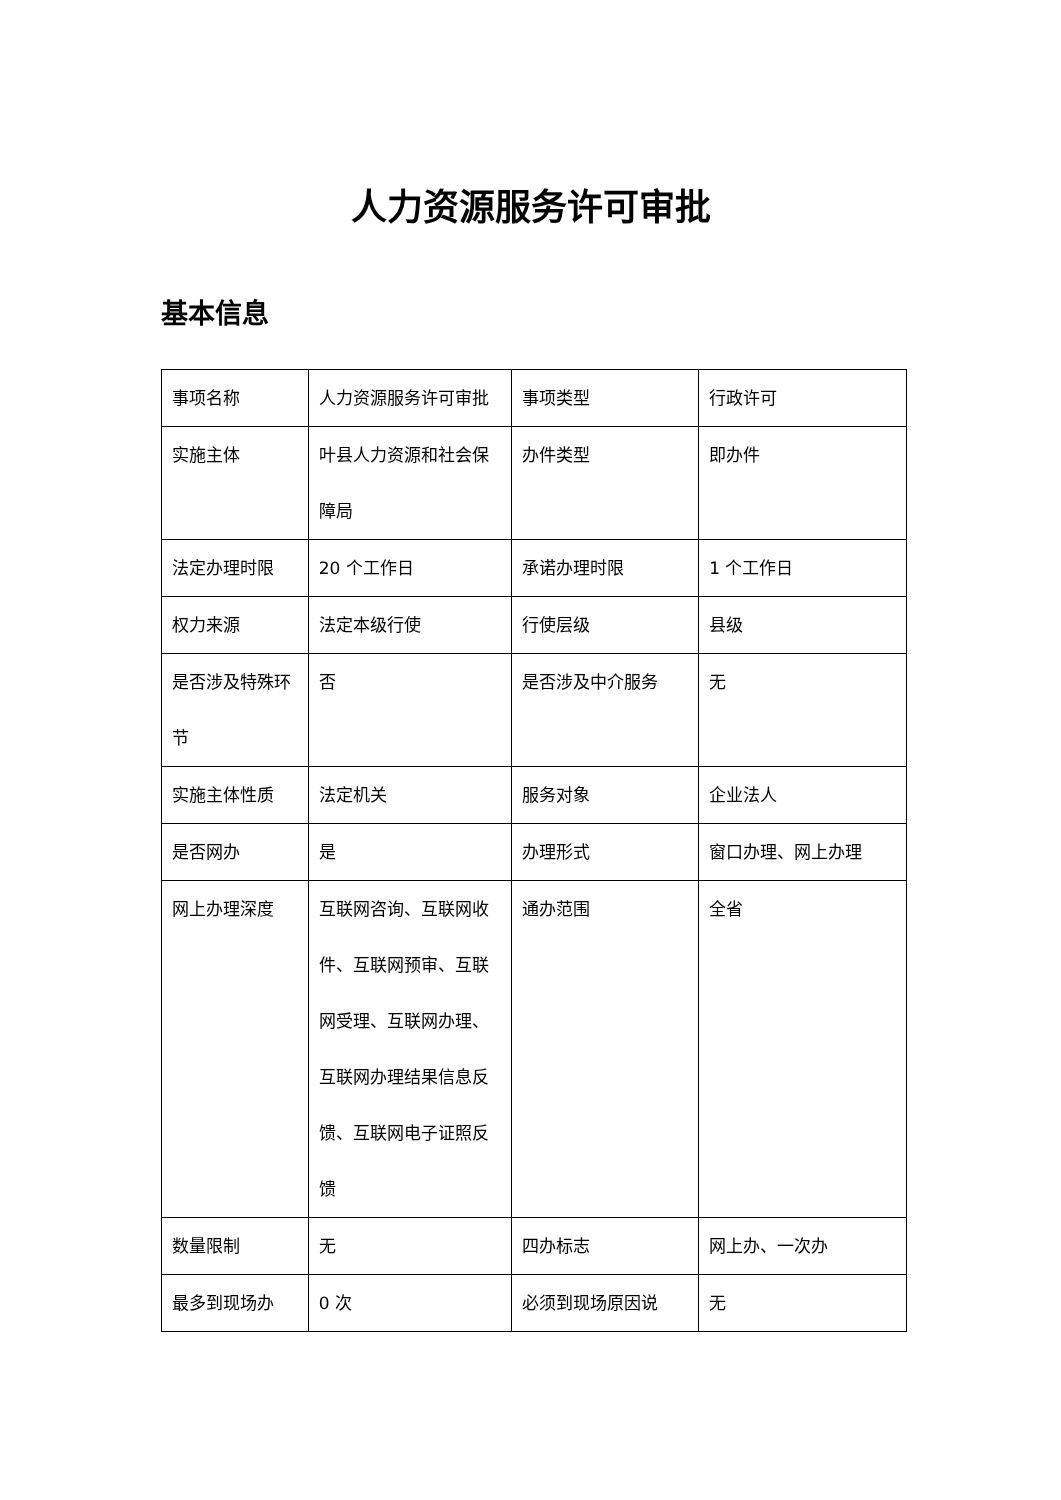人力资源服务许可审批
基本信息
| 事项名称 | 人力资源服务许可审批 | 事项类型 | 行政许可 |
| 实施主体 | 叶县人力资源和社会保障局 | 办件类型 | 即办件 |
| 法定办理时限 | 20 个工作日 | 承诺办理时限 | 1 个工作日 |
| 权力来源 | 法定本级行使 | 行使层级 | 县级 |
| 是否涉及特殊环节 | 否 | 是否涉及中介服务 | 无 |
| 实施主体性质 | 法定机关 | 服务对象 | 企业法人 |
| 是否网办 | 是 | 办理形式 | 窗口办理、网上办理 |
| 网上办理深度 | 互联网咨询、互联网收件、互联网预审、互联网受理、互联网办理、互联网办理结果信息反馈、互联网电子证照反馈 | 通办范围 | 全省 |
| 数量限制 | 无 | 四办标志 | 网上办、一次办 |
| 最多到现场办 | 0 次 | 必须到现场原因说 | 无 |